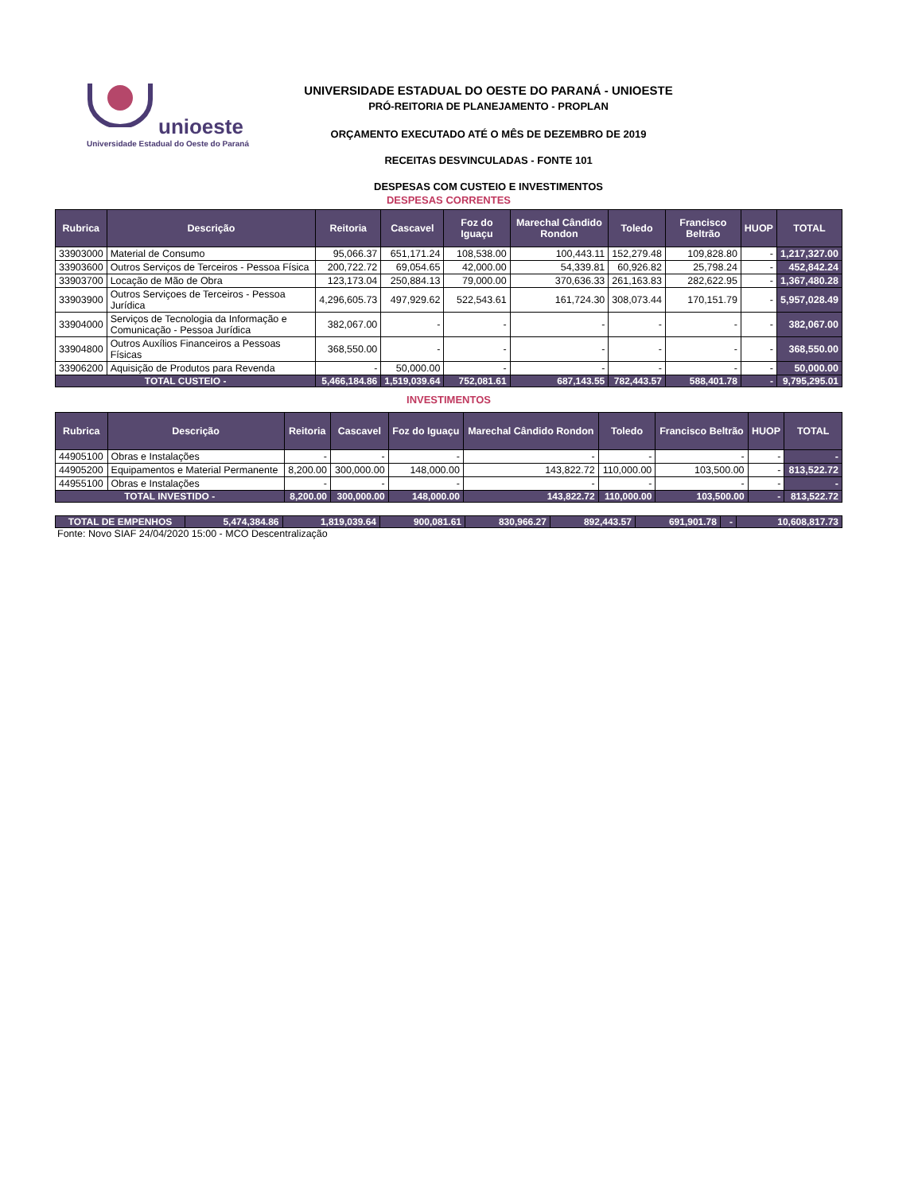unioeste
Universidade Estadual do Oeste do Paraná
UNIVERSIDADE ESTADUAL DO OESTE DO PARANÁ - UNIOESTE
PRÓ-REITORIA DE PLANEJAMENTO - PROPLAN
ORÇAMENTO EXECUTADO ATÉ O MÊS DE DEZEMBRO DE 2019
RECEITAS DESVINCULADAS - FONTE 101
DESPESAS COM CUSTEIO E INVESTIMENTOS
DESPESAS CORRENTES
| Rubrica | Descrição | Reitoria | Cascavel | Foz do Iguaçu | Marechal Cândido Rondon | Toledo | Francisco Beltrão | HUOP | TOTAL |
| --- | --- | --- | --- | --- | --- | --- | --- | --- | --- |
| 33903000 | Material de Consumo | 95,066.37 | 651,171.24 | 108,538.00 | 100,443.11 | 152,279.48 | 109,828.80 | - | 1,217,327.00 |
| 33903600 | Outros Serviços de Terceiros - Pessoa Física | 200,722.72 | 69,054.65 | 42,000.00 | 54,339.81 | 60,926.82 | 25,798.24 | - | 452,842.24 |
| 33903700 | Locação de Mão de Obra | 123,173.04 | 250,884.13 | 79,000.00 | 370,636.33 | 261,163.83 | 282,622.95 | - | 1,367,480.28 |
| 33903900 | Outros Serviçoes de Terceiros - Pessoa Jurídica | 4,296,605.73 | 497,929.62 | 522,543.61 | 161,724.30 | 308,073.44 | 170,151.79 | - | 5,957,028.49 |
| 33904000 | Serviços de Tecnologia da Informação e Comunicação - Pessoa Jurídica | 382,067.00 | - | - | - | - | - | - | 382,067.00 |
| 33904800 | Outros Auxílios Financeiros a Pessoas Físicas | 368,550.00 | - | - | - | - | - | - | 368,550.00 |
| 33906200 | Aquisição de Produtos para Revenda | - | 50,000.00 | - | - | - | - | - | 50,000.00 |
| TOTAL CUSTEIO - | | 5,466,184.86 | 1,519,039.64 | 752,081.61 | 687,143.55 | 782,443.57 | 588,401.78 | - | 9,795,295.01 |
INVESTIMENTOS
| Rubrica | Descrição | Reitoria | Cascavel | Foz do Iguaçu | Marechal Cândido Rondon | Toledo | Francisco Beltrão | HUOP | TOTAL |
| --- | --- | --- | --- | --- | --- | --- | --- | --- | --- |
| 44905100 | Obras e Instalações | - | - | - | - | - | - | - | - |
| 44905200 | Equipamentos e Material Permanente | 8,200.00 | 300,000.00 | 148,000.00 | 143,822.72 | 110,000.00 | 103,500.00 | - | 813,522.72 |
| 44955100 | Obras e Instalações | - | - | - | - | - | - | - | - |
| TOTAL INVESTIDO - | | 8,200.00 | 300,000.00 | 148,000.00 | 143,822.72 | 110,000.00 | 103,500.00 | - | 813,522.72 |
| TOTAL DE EMPENHOS | 5,474,384.86 | 1,819,039.64 | 900,081.61 | 830,966.27 | 892,443.57 | 691,901.78 | - | 10,608,817.73 |
Fonte: Novo SIAF 24/04/2020 15:00 - MCO Descentralização